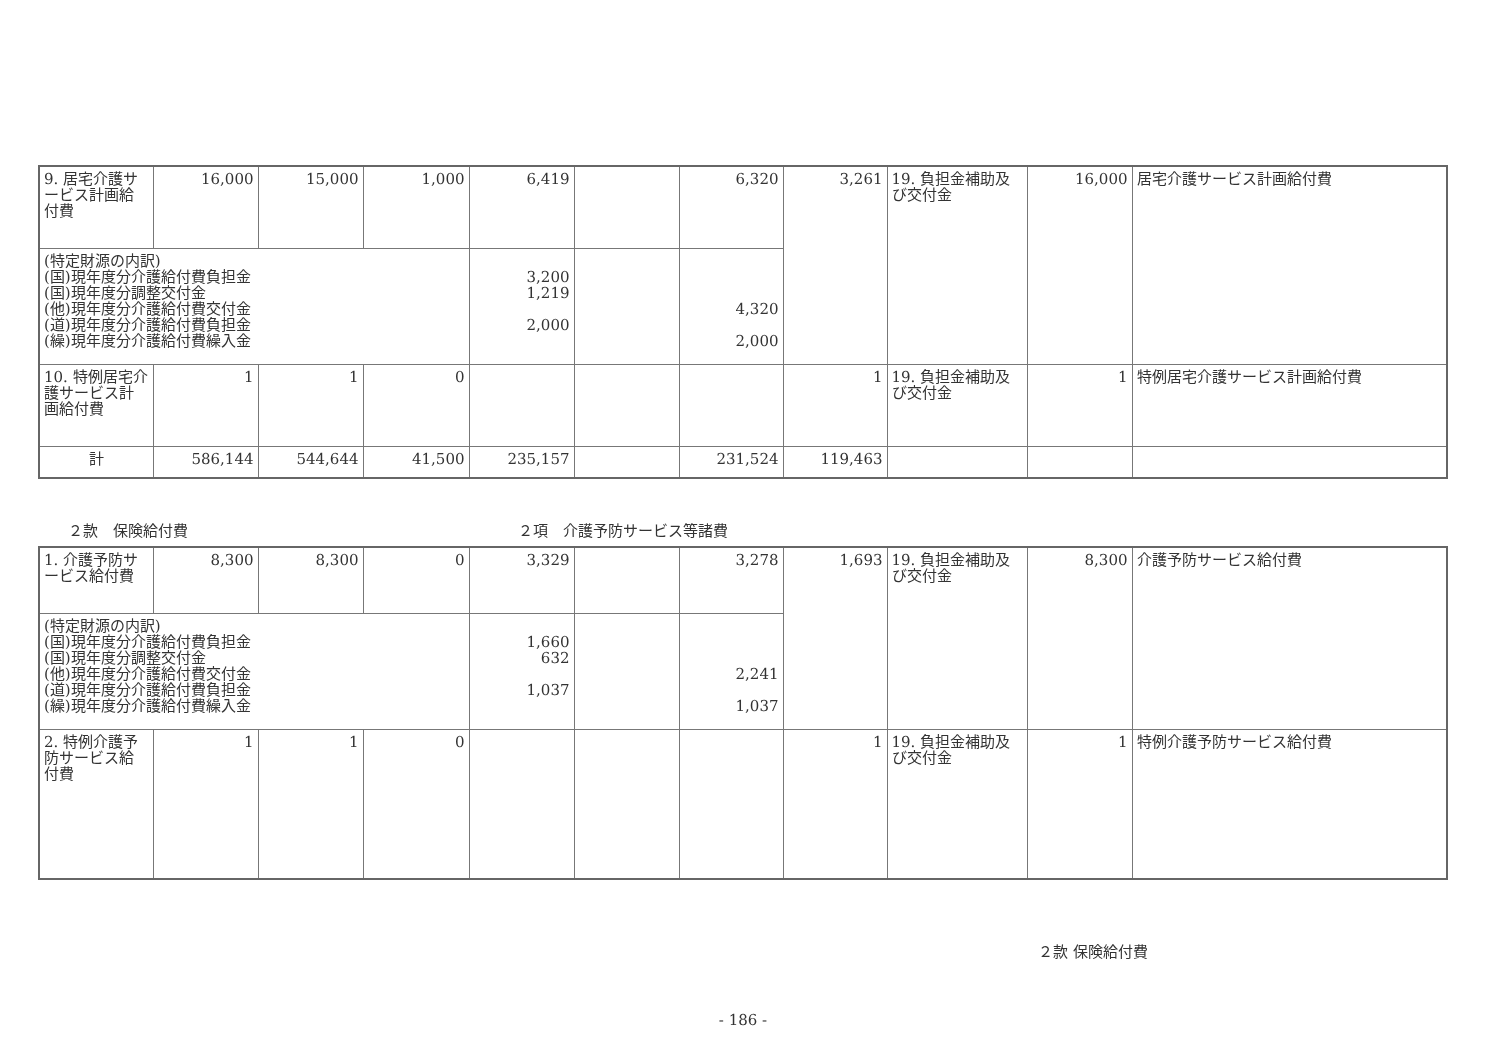| 9. 居宅介護サービス計画給付費 | 16,000 | 15,000 | 1,000 | 6,419 | | 6,320 | 3,261 | 19. 負担金補助及び交付金 | 16,000 | 居宅介護サービス計画給付費 |
| (特定財源の内訳) (国)現年度分介護給付費負担金 (国)現年度分調整交付金 (他)現年度分介護給付費交付金 (道)現年度分介護給付費負担金 (繰)現年度分介護給付費繰入金 | | | | 3,200 1,219 2,000 | | 4,320 2,000 | | | | |
| 10. 特例居宅介護サービス計画給付費 | 1 | 1 | 0 | | | | 1 | 19. 負担金補助及び交付金 | 1 | 特例居宅介護サービス計画給付費 |
| 計 | 586,144 | 544,644 | 41,500 | 235,157 | | 231,524 | 119,463 | | | |
２款　保険給付費 ２項　介護予防サービス等諸費
| 1. 介護予防サービス給付費 | 8,300 | 8,300 | 0 | 3,329 | | 3,278 | 1,693 | 19. 負担金補助及び交付金 | 8,300 | 介護予防サービス給付費 |
| (特定財源の内訳) (国)現年度分介護給付費負担金 (国)現年度分調整交付金 (他)現年度分介護給付費交付金 (道)現年度分介護給付費負担金 (繰)現年度分介護給付費繰入金 | | | | 1,660 632 1,037 | | 2,241 1,037 | | | | |
| 2. 特例介護予防サービス給付費 | 1 | 1 | 0 | | | | 1 | 19. 負担金補助及び交付金 | 1 | 特例介護予防サービス給付費 |
２款 保険給付費
- 186 -